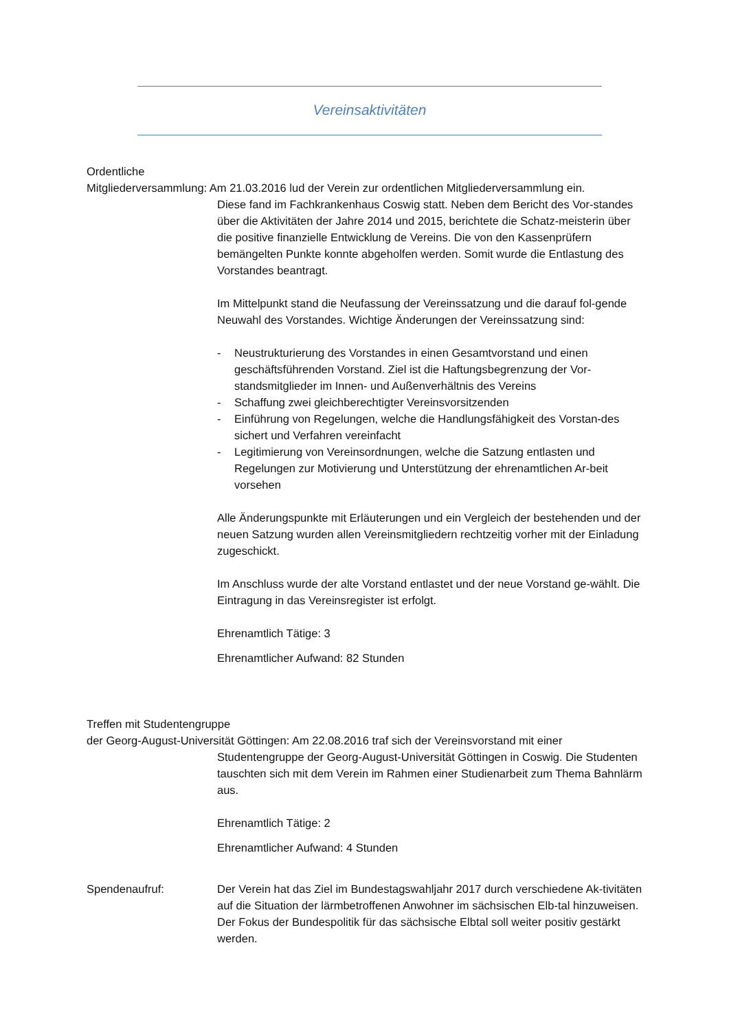Vereinsaktivitäten
Ordentliche
Mitgliederversammlung: Am 21.03.2016 lud der Verein zur ordentlichen Mitgliederversammlung ein.
Diese fand im Fachkrankenhaus Coswig statt. Neben dem Bericht des Vor-standes über die Aktivitäten der Jahre 2014 und 2015, berichtete die Schatz-meisterin über die positive finanzielle Entwicklung de Vereins. Die von den Kassenprüfern bemängelten Punkte konnte abgeholfen werden. Somit wurde die Entlastung des Vorstandes beantragt.
Im Mittelpunkt stand die Neufassung der Vereinssatzung und die darauf fol-gende Neuwahl des Vorstandes. Wichtige Änderungen der Vereinssatzung sind:
- Neustrukturierung des Vorstandes in einen Gesamtvorstand und einen geschäftsführenden Vorstand. Ziel ist die Haftungsbegrenzung der Vor-standsmitglieder im Innen- und Außenverhältnis des Vereins
- Schaffung zwei gleichberechtigter Vereinsvorsitzenden
- Einführung von Regelungen, welche die Handlungsfähigkeit des Vorstan-des sichert und Verfahren vereinfacht
- Legitimierung von Vereinsordnungen, welche die Satzung entlasten und Regelungen zur Motivierung und Unterstützung der ehrenamtlichen Ar-beit vorsehen
Alle Änderungspunkte mit Erläuterungen und ein Vergleich der bestehenden und der neuen Satzung wurden allen Vereinsmitgliedern rechtzeitig vorher mit der Einladung zugeschickt.
Im Anschluss wurde der alte Vorstand entlastet und der neue Vorstand ge-wählt. Die Eintragung in das Vereinsregister ist erfolgt.
Ehrenamtlich Tätige: 3
Ehrenamtlicher Aufwand: 82 Stunden
Treffen mit Studentengruppe
der Georg-August-Universität Göttingen: Am 22.08.2016 traf sich der Vereinsvorstand mit einer
Studentengruppe der Georg-August-Universität Göttingen in Coswig. Die Studenten tauschten sich mit dem Verein im Rahmen einer Studienarbeit zum Thema Bahnlärm aus.
Ehrenamtlich Tätige: 2
Ehrenamtlicher Aufwand: 4 Stunden
Spendenaufruf: Der Verein hat das Ziel im Bundestagswahljahr 2017 durch verschiedene Ak-tivitäten auf die Situation der lärmbetroffenen Anwohner im sächsischen Elb-tal hinzuweisen. Der Fokus der Bundespolitik für das sächsische Elbtal soll weiter positiv gestärkt werden.